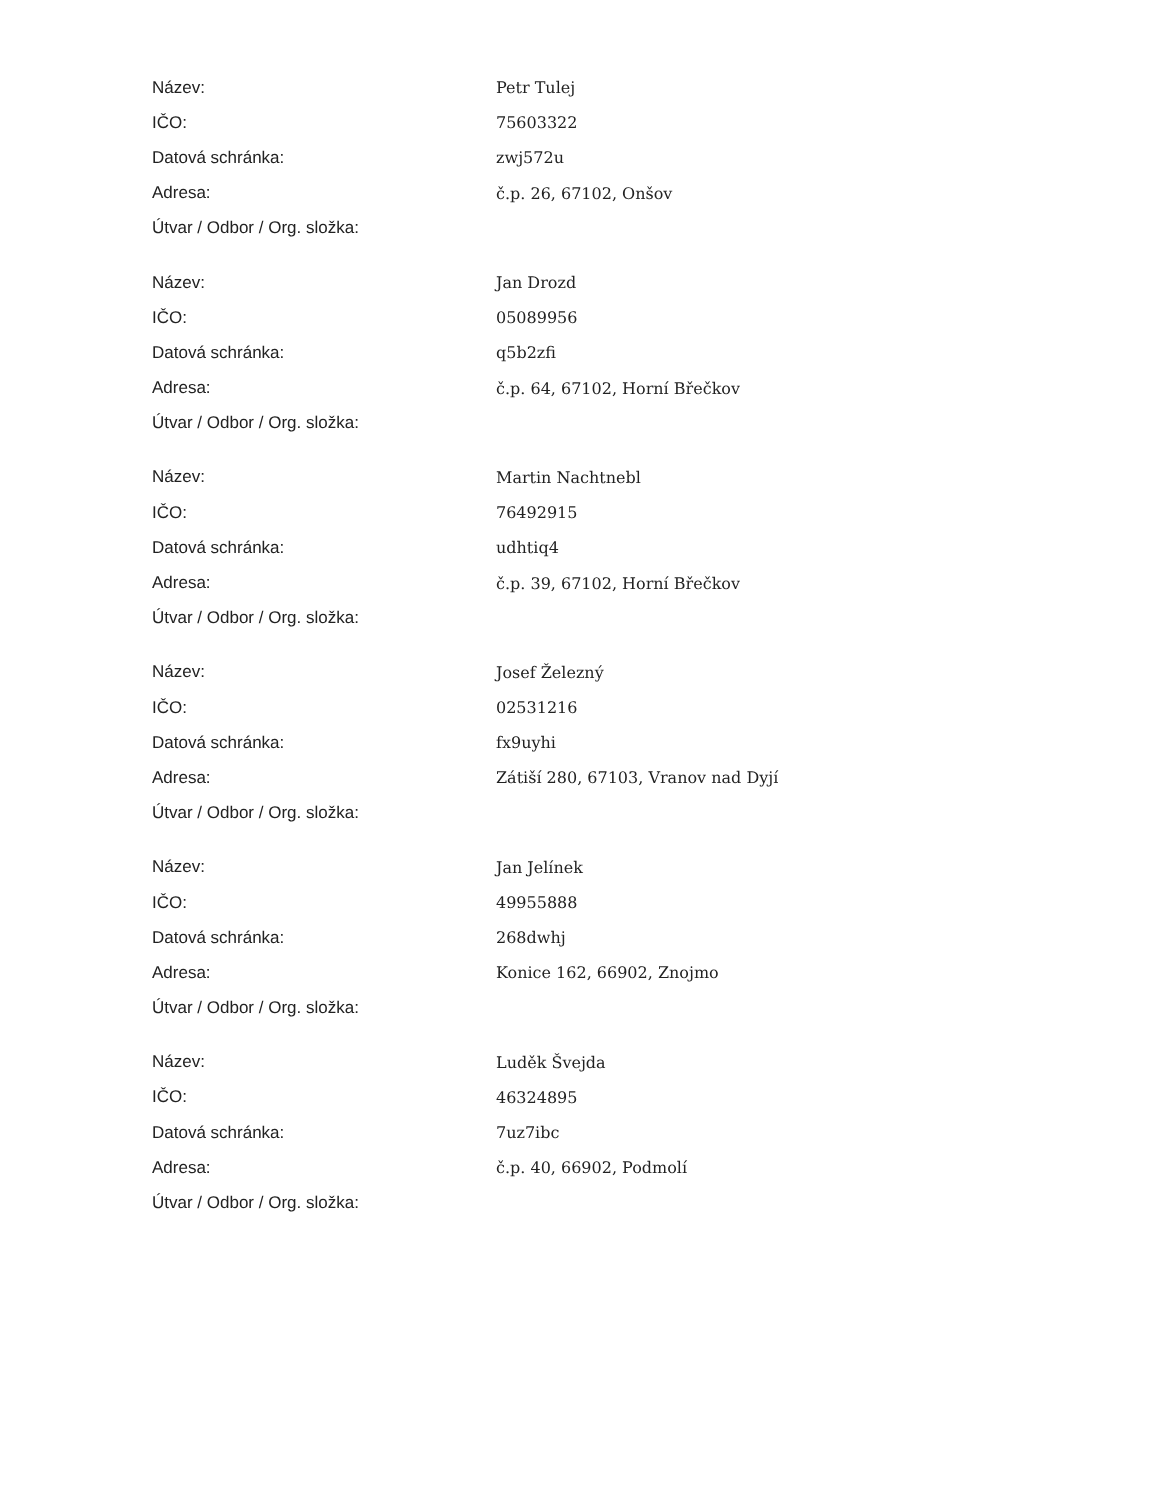| Název: | Petr Tulej |
| IČO: | 75603322 |
| Datová schránka: | zwj572u |
| Adresa: | č.p. 26, 67102, Onšov |
| Útvar / Odbor / Org. složka: | |
| Název: | Jan Drozd |
| IČO: | 05089956 |
| Datová schránka: | q5b2zfi |
| Adresa: | č.p. 64, 67102, Horní Břečkov |
| Útvar / Odbor / Org. složka: | |
| Název: | Martin Nachtnebl |
| IČO: | 76492915 |
| Datová schránka: | udhtiq4 |
| Adresa: | č.p. 39, 67102, Horní Břečkov |
| Útvar / Odbor / Org. složka: | |
| Název: | Josef Železný |
| IČO: | 02531216 |
| Datová schránka: | fx9uyhi |
| Adresa: | Zátiší 280, 67103, Vranov nad Dyjí |
| Útvar / Odbor / Org. složka: | |
| Název: | Jan Jelínek |
| IČO: | 49955888 |
| Datová schránka: | 268dwhj |
| Adresa: | Konice 162, 66902, Znojmo |
| Útvar / Odbor / Org. složka: | |
| Název: | Luděk Švejda |
| IČO: | 46324895 |
| Datová schránka: | 7uz7ibc |
| Adresa: | č.p. 40, 66902, Podmolí |
| Útvar / Odbor / Org. složka: | |